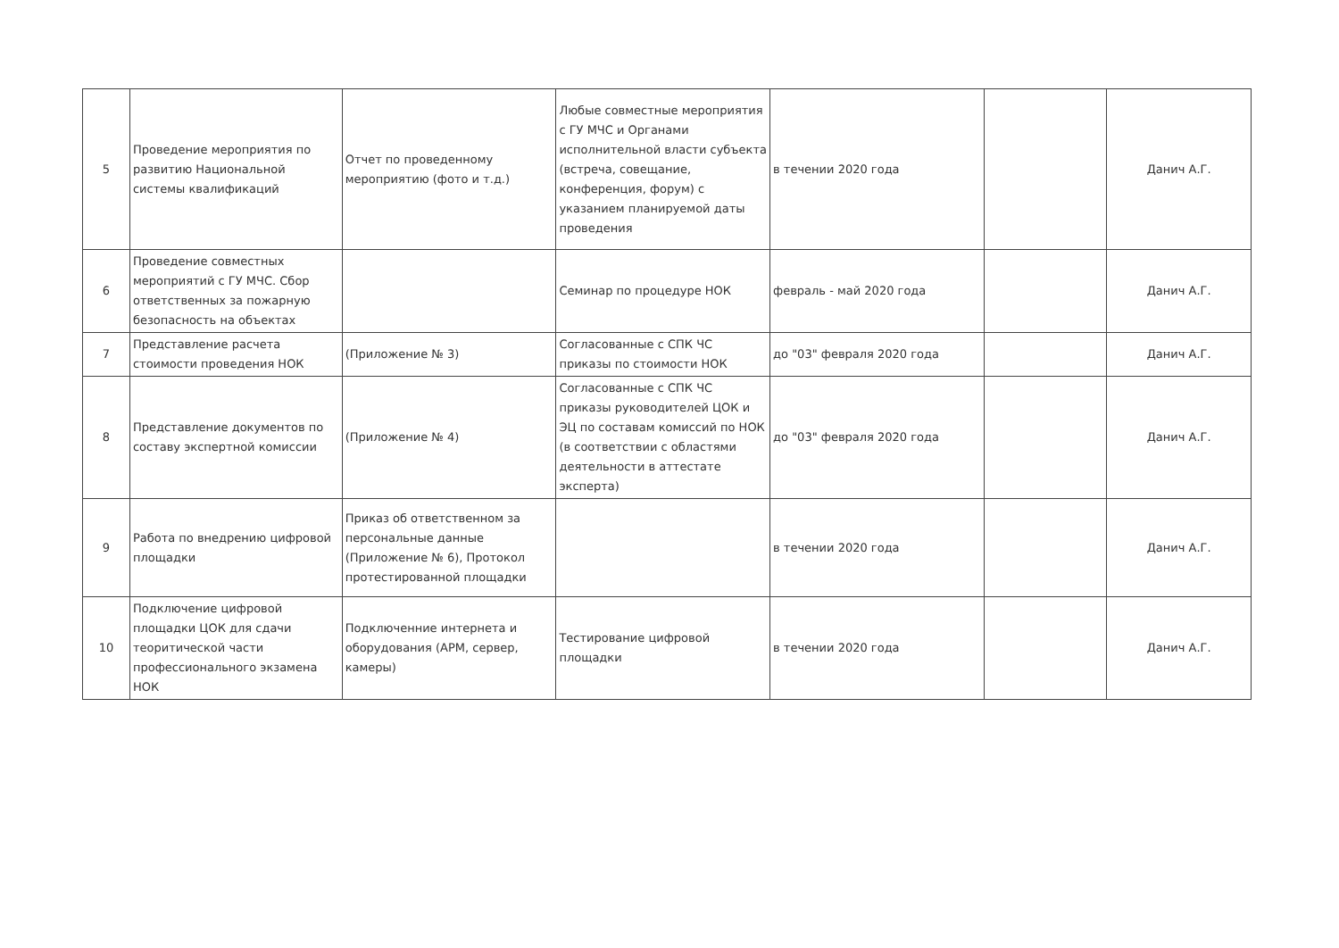| 5 | Проведение мероприятия по развитию Национальной системы квалификаций | Отчет по проведенному мероприятию (фото и т.д.) | Любые совместные мероприятия с ГУ МЧС и Органами исполнительной власти субъекта (встреча, совещание, конференция, форум) с указанием планируемой даты проведения | в течении 2020 года | | Данич А.Г. |
| 6 | Проведение совместных мероприятий с ГУ МЧС. Сбор ответственных за пожарную безопасность на объектах | | Семинар по процедуре НОК | февраль - май 2020 года | | Данич А.Г. |
| 7 | Представление расчета стоимости проведения НОК | (Приложение № 3) | Согласованные с СПК ЧС приказы по стоимости НОК | до "03" февраля 2020 года | | Данич А.Г. |
| 8 | Представление документов по составу экспертной комиссии | (Приложение № 4) | Согласованные с СПК ЧС приказы руководителей ЦОК и ЭЦ по составам комиссий по НОК (в соответствии с областями деятельности в аттестате эксперта) | до "03" февраля 2020 года | | Данич А.Г. |
| 9 | Работа по внедрению цифровой площадки | Приказ об ответственном за персональные данные (Приложение № 6), Протокол протестированной площадки | | в течении 2020 года | | Данич А.Г. |
| 10 | Подключение цифровой площадки ЦОК для сдачи теоритической части профессионального экзамена НОК | Подключенние интернета и оборудования (АРМ, сервер, камеры) | Тестирование цифровой площадки | в течении 2020 года | | Данич А.Г. |